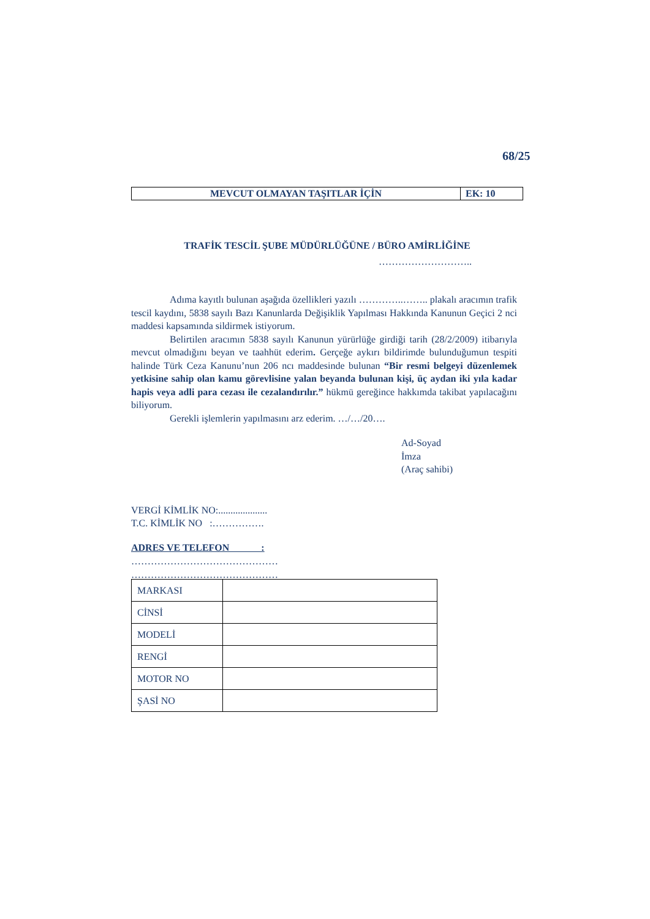68/25
| MEVCUT OLMAYAN TAŞITLAR İÇİN | EK: 10 |
TRAFİK TESCİL ŞUBE MÜDÜRLÜĞÜNE / BÜRO AMİRLİĞİNE
………………………..
Adıma kayıtlı bulunan aşağıda özellikleri yazılı …………..…….. plakalı aracımın trafik tescil kaydını, 5838 sayılı Bazı Kanunlarda Değişiklik Yapılması Hakkında Kanunun Geçici 2 nci maddesi kapsamında sildirmek istiyorum.
Belirtilen aracımın 5838 sayılı Kanunun yürürlüğe girdiği tarih (28/2/2009) itibarıyla mevcut olmadığını beyan ve taahhüt ederim. Gerçeğe aykırı bildirimde bulunduğumun tespiti halinde Türk Ceza Kanunu’nun 206 ncı maddesinde bulunan “Bir resmi belgeyi düzenlemek yetkisine sahip olan kamu görevlisine yalan beyanda bulunan kişi, üç aydan iki yıla kadar hapis veya adli para cezası ile cezalandırılır.” hükmü gereğince hakkımda takibat yapılacağını biliyorum.
Gerekli işlemlerin yapılmasını arz ederim. …/…/20….
Ad-Soyad
İmza
(Araç sahibi)
VERGİ KİMLİK NO:....................
T.C. KİMLİK NO :…………….
ADRES VE TELEFON :
………………………………………
………………………………………
| MARKASI | |
| CİNSİ | |
| MODELİ | |
| RENGİ | |
| MOTOR NO | |
| ŞASİ NO | |